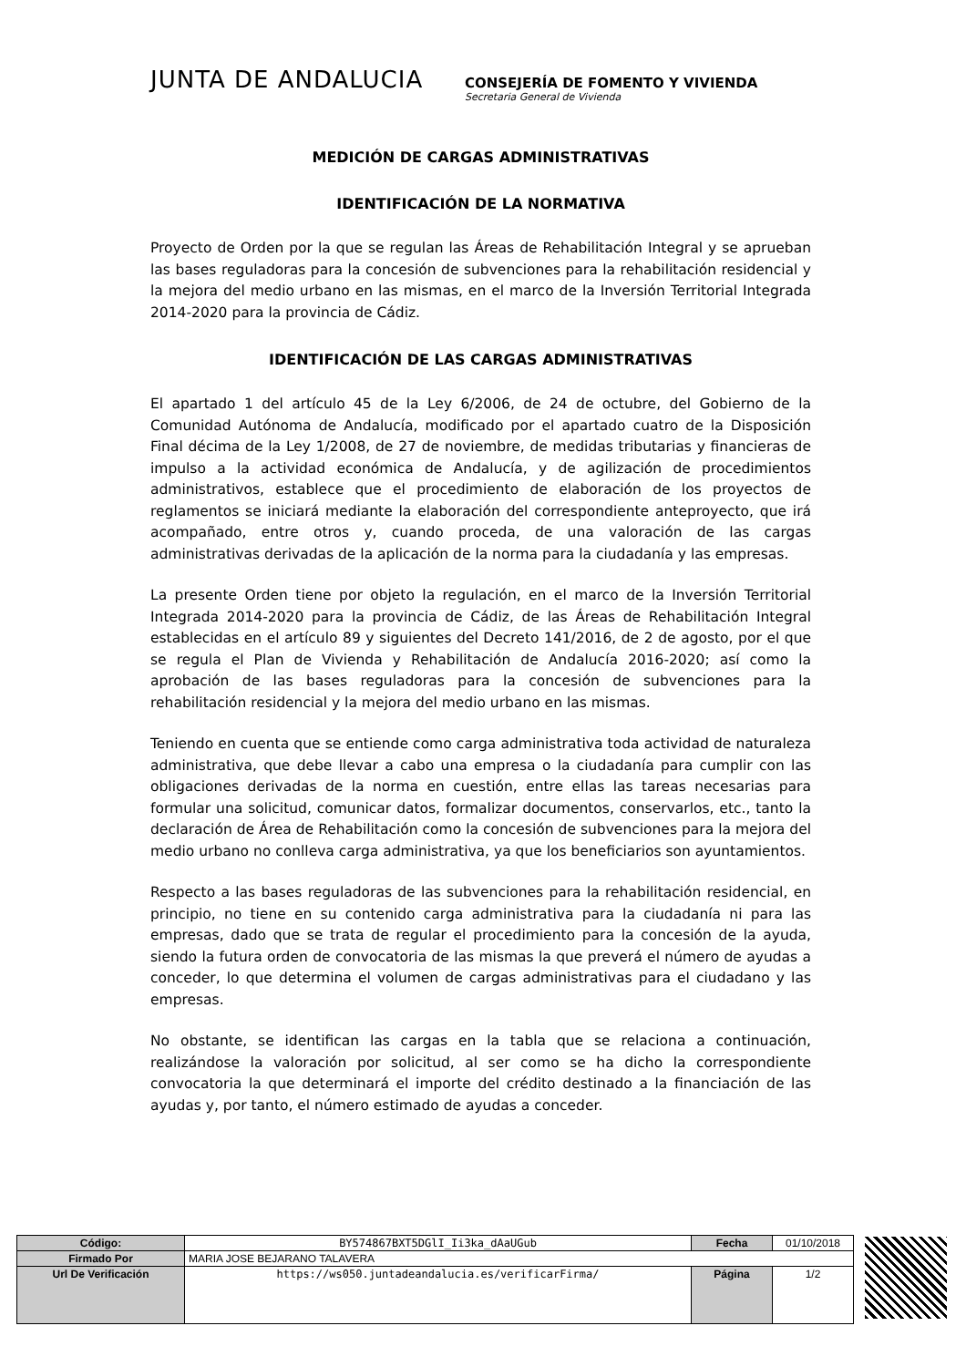JUNTA DE ANDALUCIA
CONSEJERÍA DE FOMENTO Y VIVIENDA
Secretaria General de Vivienda
MEDICIÓN DE CARGAS ADMINISTRATIVAS
IDENTIFICACIÓN DE LA NORMATIVA
Proyecto de Orden por la que se regulan las Áreas de Rehabilitación Integral y se aprueban las bases reguladoras para la concesión de subvenciones para la rehabilitación residencial y la mejora del medio urbano en las mismas, en el marco de la Inversión Territorial Integrada 2014-2020 para la provincia de Cádiz.
IDENTIFICACIÓN DE LAS CARGAS ADMINISTRATIVAS
El apartado 1 del artículo 45 de la Ley 6/2006, de 24 de octubre, del Gobierno de la Comunidad Autónoma de Andalucía, modificado por el apartado cuatro de la Disposición Final décima de la Ley 1/2008, de 27 de noviembre, de medidas tributarias y financieras de impulso a la actividad económica de Andalucía, y de agilización de procedimientos administrativos, establece que el procedimiento de elaboración de los proyectos de reglamentos se iniciará mediante la elaboración del correspondiente anteproyecto, que irá acompañado, entre otros y, cuando proceda, de una valoración de las cargas administrativas derivadas de la aplicación de la norma para la ciudadanía y las empresas.
La presente Orden tiene por objeto la regulación, en el marco de la Inversión Territorial Integrada 2014-2020 para la provincia de Cádiz, de las Áreas de Rehabilitación Integral establecidas en el artículo 89 y siguientes del Decreto 141/2016, de 2 de agosto, por el que se regula el Plan de Vivienda y Rehabilitación de Andalucía 2016-2020; así como la aprobación de las bases reguladoras para la concesión de subvenciones para la rehabilitación residencial y la mejora del medio urbano en las mismas.
Teniendo en cuenta que se entiende como carga administrativa toda actividad de naturaleza administrativa, que debe llevar a cabo una empresa o la ciudadanía para cumplir con las obligaciones derivadas de la norma en cuestión, entre ellas las tareas necesarias para formular una solicitud, comunicar datos, formalizar documentos, conservarlos, etc., tanto la declaración de Área de Rehabilitación como la concesión de subvenciones para la mejora del medio urbano no conlleva carga administrativa, ya que los beneficiarios son ayuntamientos.
Respecto a las bases reguladoras de las subvenciones para la rehabilitación residencial, en principio, no tiene en su contenido carga administrativa para la ciudadanía ni para las empresas, dado que se trata de regular el procedimiento para la concesión de la ayuda, siendo la futura orden de convocatoria de las mismas la que preverá el número de ayudas a conceder, lo que determina el volumen de cargas administrativas para el ciudadano y las empresas.
No obstante, se identifican las cargas en la tabla que se relaciona a continuación, realizándose la valoración por solicitud, al ser como se ha dicho la correspondiente convocatoria la que determinará el importe del crédito destinado a la financiación de las ayudas y, por tanto, el número estimado de ayudas a conceder.
| Código: | BY574867BXT5DGlI_Ii3ka_dAaUGub | Fecha | 01/10/2018 | |
| Firmado Por | MARIA JOSE BEJARANO TALAVERA | | | |
| Url De Verificación | https://ws050.juntadeandalucia.es/verificarFirma/ | Página | 1/2 | |